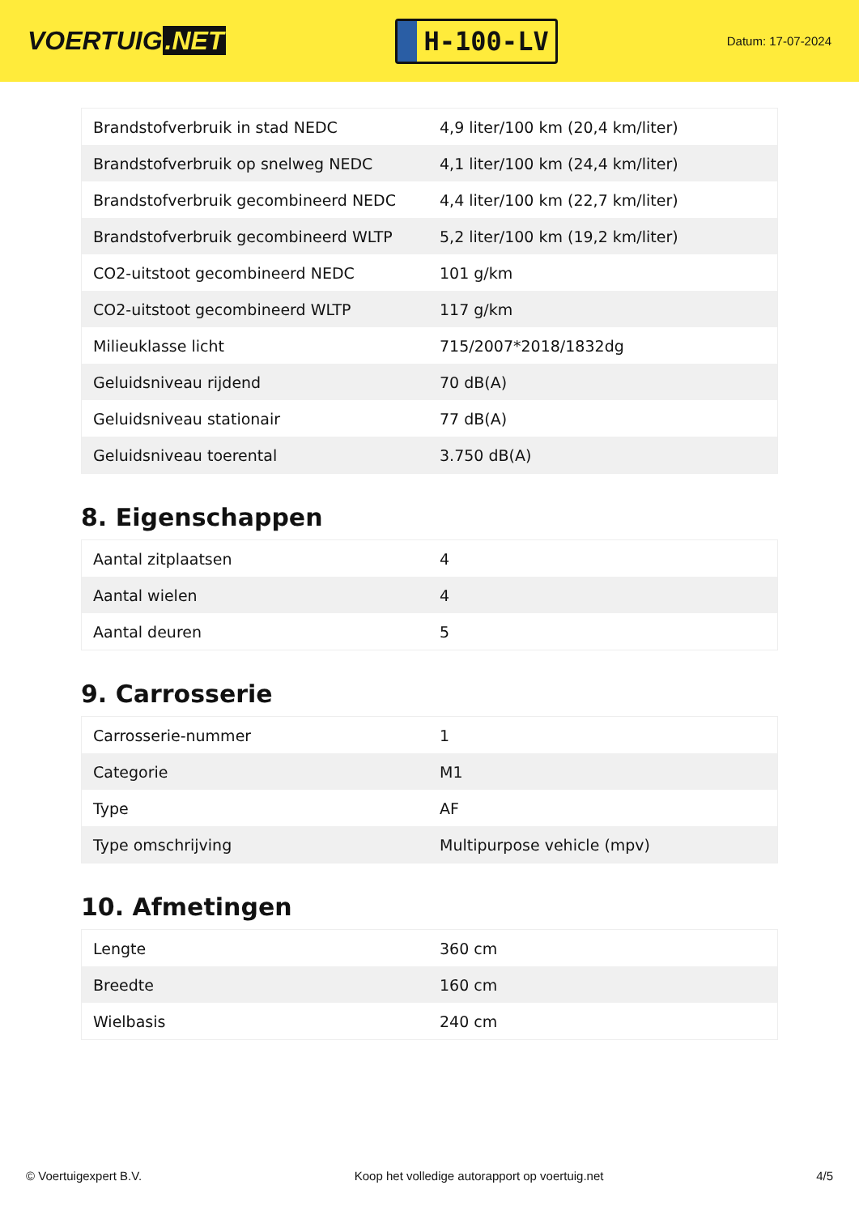VOERTUIG.NET
H-100-LV
Datum: 17-07-2024
| Brandstofverbruik in stad NEDC | 4,9 liter/100 km (20,4 km/liter) |
| Brandstofverbruik op snelweg NEDC | 4,1 liter/100 km (24,4 km/liter) |
| Brandstofverbruik gecombineerd NEDC | 4,4 liter/100 km (22,7 km/liter) |
| Brandstofverbruik gecombineerd WLTP | 5,2 liter/100 km (19,2 km/liter) |
| CO2-uitstoot gecombineerd NEDC | 101 g/km |
| CO2-uitstoot gecombineerd WLTP | 117 g/km |
| Milieuklasse licht | 715/2007*2018/1832dg |
| Geluidsniveau rijdend | 70 dB(A) |
| Geluidsniveau stationair | 77 dB(A) |
| Geluidsniveau toerental | 3.750 dB(A) |
8. Eigenschappen
| Aantal zitplaatsen | 4 |
| Aantal wielen | 4 |
| Aantal deuren | 5 |
9. Carrosserie
| Carrosserie-nummer | 1 |
| Categorie | M1 |
| Type | AF |
| Type omschrijving | Multipurpose vehicle (mpv) |
10. Afmetingen
| Lengte | 360 cm |
| Breedte | 160 cm |
| Wielbasis | 240 cm |
© Voertuigexpert B.V. Koop het volledige autorapport op voertuig.net 4/5